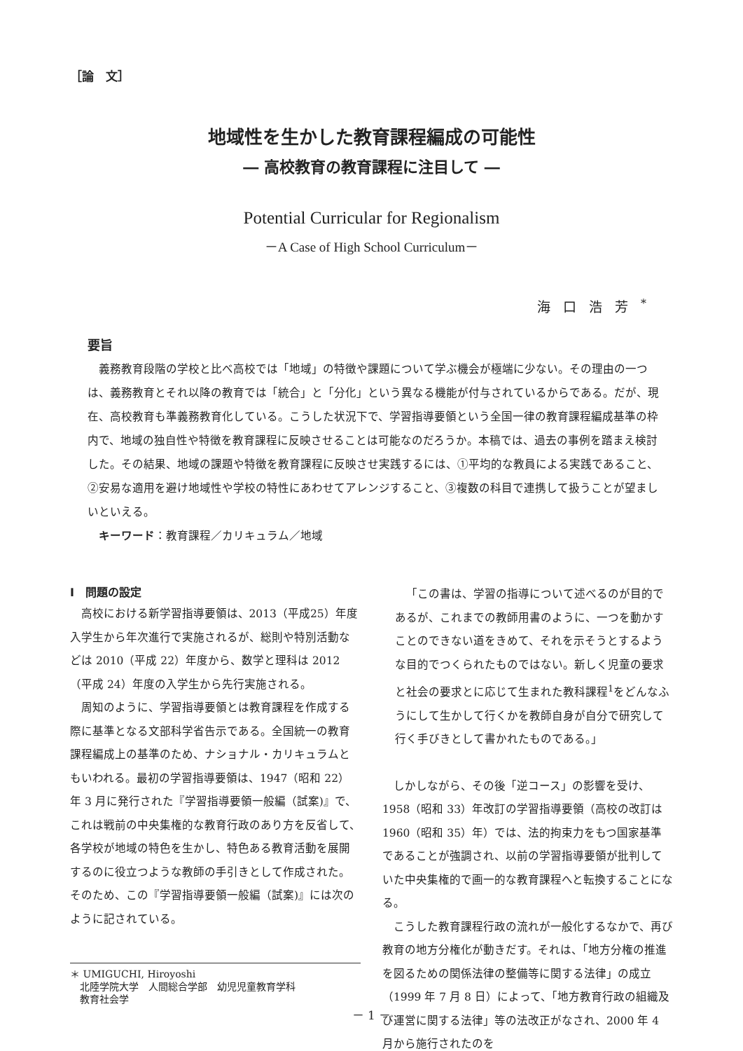［論　文］
地域性を生かした教育課程編成の可能性
― 高校教育の教育課程に注目して ―
Potential Curricular for Regionalism
－A Case of High School Curriculum－
海口浩芳<sup>*</sup>
要旨
義務教育段階の学校と比べ高校では「地域」の特徴や課題について学ぶ機会が極端に少ない。その理由の一つは、義務教育とそれ以降の教育では「統合」と「分化」という異なる機能が付与されているからである。だが、現在、高校教育も準義務教育化している。こうした状況下で、学習指導要領という全国一律の教育課程編成基準の枠内で、地域の独自性や特徴を教育課程に反映させることは可能なのだろうか。本稿では、過去の事例を踏まえ検討した。その結果、地域の課題や特徴を教育課程に反映させ実践するには、①平均的な教員による実践であること、②安易な適用を避け地域性や学校の特性にあわせてアレンジすること、③複数の科目で連携して扱うことが望ましいといえる。
キーワード：教育課程／カリキュラム／地域
Ⅰ　問題の設定
高校における新学習指導要領は、2013（平成25）年度入学生から年次進行で実施されるが、総則や特別活動などは 2010（平成 22）年度から、数学と理科は 2012（平成 24）年度の入学生から先行実施される。
周知のように、学習指導要領とは教育課程を作成する際に基準となる文部科学省告示である。全国統一の教育課程編成上の基準のため、ナショナル・カリキュラムともいわれる。最初の学習指導要領は、1947（昭和 22）年 3 月に発行された『学習指導要領一般編（試案)』で、これは戦前の中央集権的な教育行政のあり方を反省して、各学校が地域の特色を生かし、特色ある教育活動を展開するのに役立つような教師の手引きとして作成された。そのため、この『学習指導要領一般編（試案)』には次のように記されている。
＊ UMIGUCHI, Hiroyoshi
　北陸学院大学　人間総合学部　幼児児童教育学科
　教育社会学
「この書は、学習の指導について述べるのが目的であるが、これまでの教師用書のように、一つを動かすことのできない道をきめて、それを示そうとするような目的でつくられたものではない。新しく児童の要求と社会の要求とに応じて生まれた教科課程<sup>1</sup>をどんなふうにして生かして行くかを教師自身が自分で研究して行く手びきとして書かれたものである。」
しかしながら、その後「逆コース」の影響を受け、1958（昭和 33）年改訂の学習指導要領（高校の改訂は 1960（昭和 35）年）では、法的拘束力をもつ国家基準であることが強調され、以前の学習指導要領が批判していた中央集権的で画一的な教育課程へと転換することになる。
こうした教育課程行政の流れが一般化するなかで、再び教育の地方分権化が動きだす。それは、「地方分権の推進を図るための関係法律の整備等に関する法律」の成立（1999 年 7 月 8 日）によって、「地方教育行政の組織及び運営に関する法律」等の法改正がなされ、2000 年 4 月から施行されたのを
－ 1 －